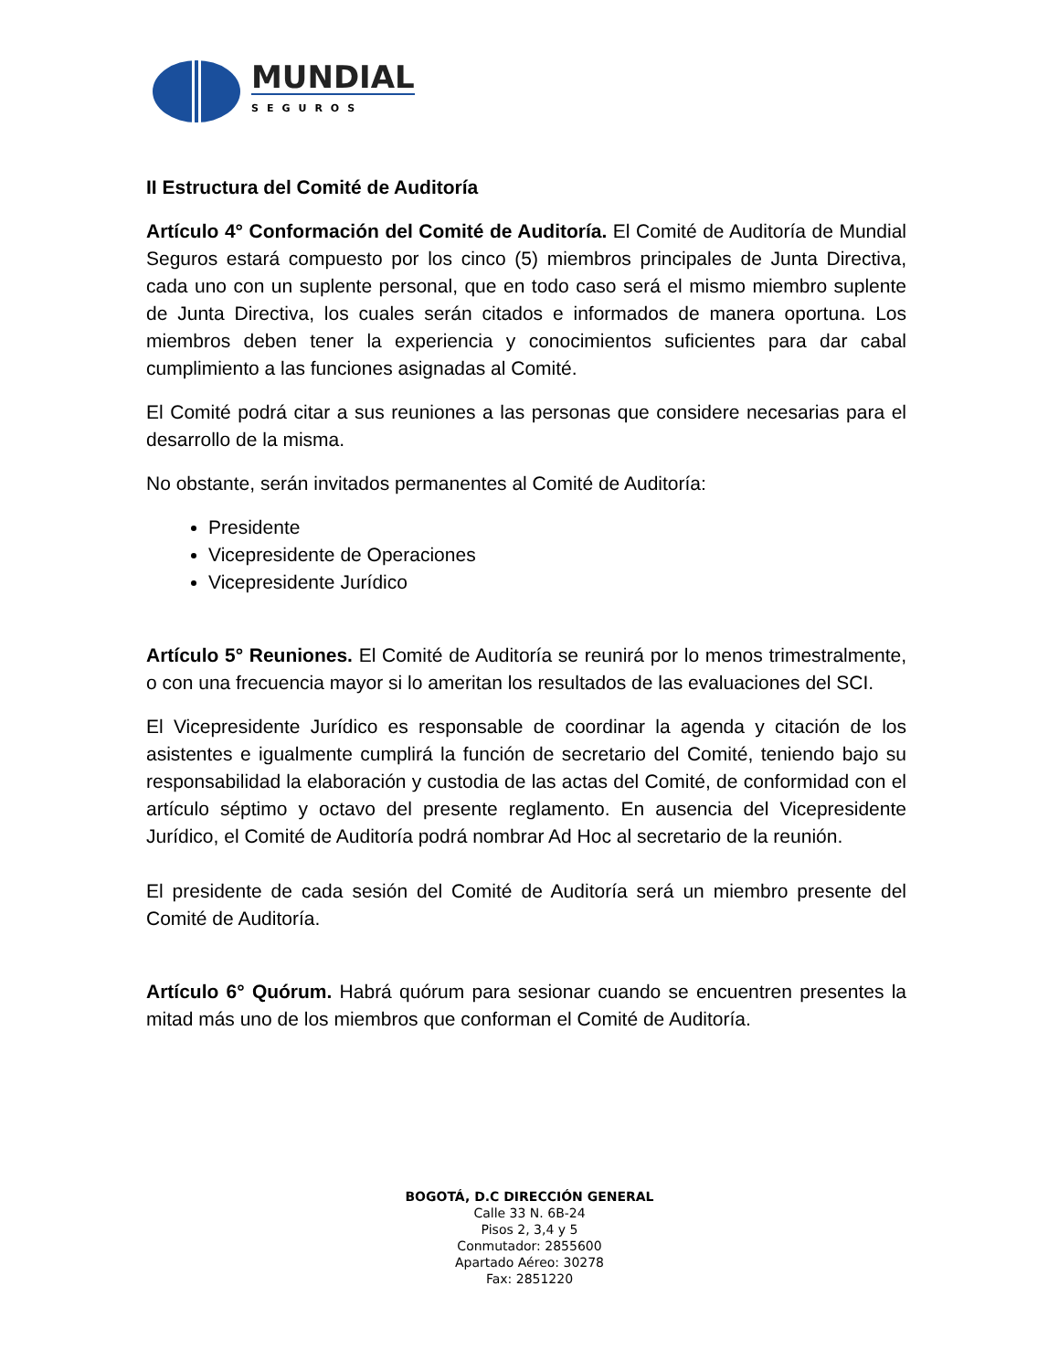MUNDIAL
SEGUROS
II Estructura del Comité de Auditoría
Artículo 4° Conformación del Comité de Auditoría. El Comité de Auditoría de Mundial Seguros estará compuesto por los cinco (5) miembros principales de Junta Directiva, cada uno con un suplente personal, que en todo caso será el mismo miembro suplente de Junta Directiva, los cuales serán citados e informados de manera oportuna. Los miembros deben tener la experiencia y conocimientos suficientes para dar cabal cumplimiento a las funciones asignadas al Comité.
El Comité podrá citar a sus reuniones a las personas que considere necesarias para el desarrollo de la misma.
No obstante, serán invitados permanentes al Comité de Auditoría:
Presidente
Vicepresidente de Operaciones
Vicepresidente Jurídico
Artículo 5° Reuniones. El Comité de Auditoría se reunirá por lo menos trimestralmente, o con una frecuencia mayor si lo ameritan los resultados de las evaluaciones del SCI.
El Vicepresidente Jurídico es responsable de coordinar la agenda y citación de los asistentes e igualmente cumplirá la función de secretario del Comité, teniendo bajo su responsabilidad la elaboración y custodia de las actas del Comité, de conformidad con el artículo séptimo y octavo del presente reglamento. En ausencia del Vicepresidente Jurídico, el Comité de Auditoría podrá nombrar Ad Hoc al secretario de la reunión.
El presidente de cada sesión del Comité de Auditoría será un miembro presente del Comité de Auditoría.
Artículo 6° Quórum. Habrá quórum para sesionar cuando se encuentren presentes la mitad más uno de los miembros que conforman el Comité de Auditoría.
BOGOTÁ, D.C DIRECCIÓN GENERAL
Calle 33 N. 6B-24
Pisos 2, 3,4 y 5
Conmutador: 2855600
Apartado Aéreo: 30278
Fax: 2851220